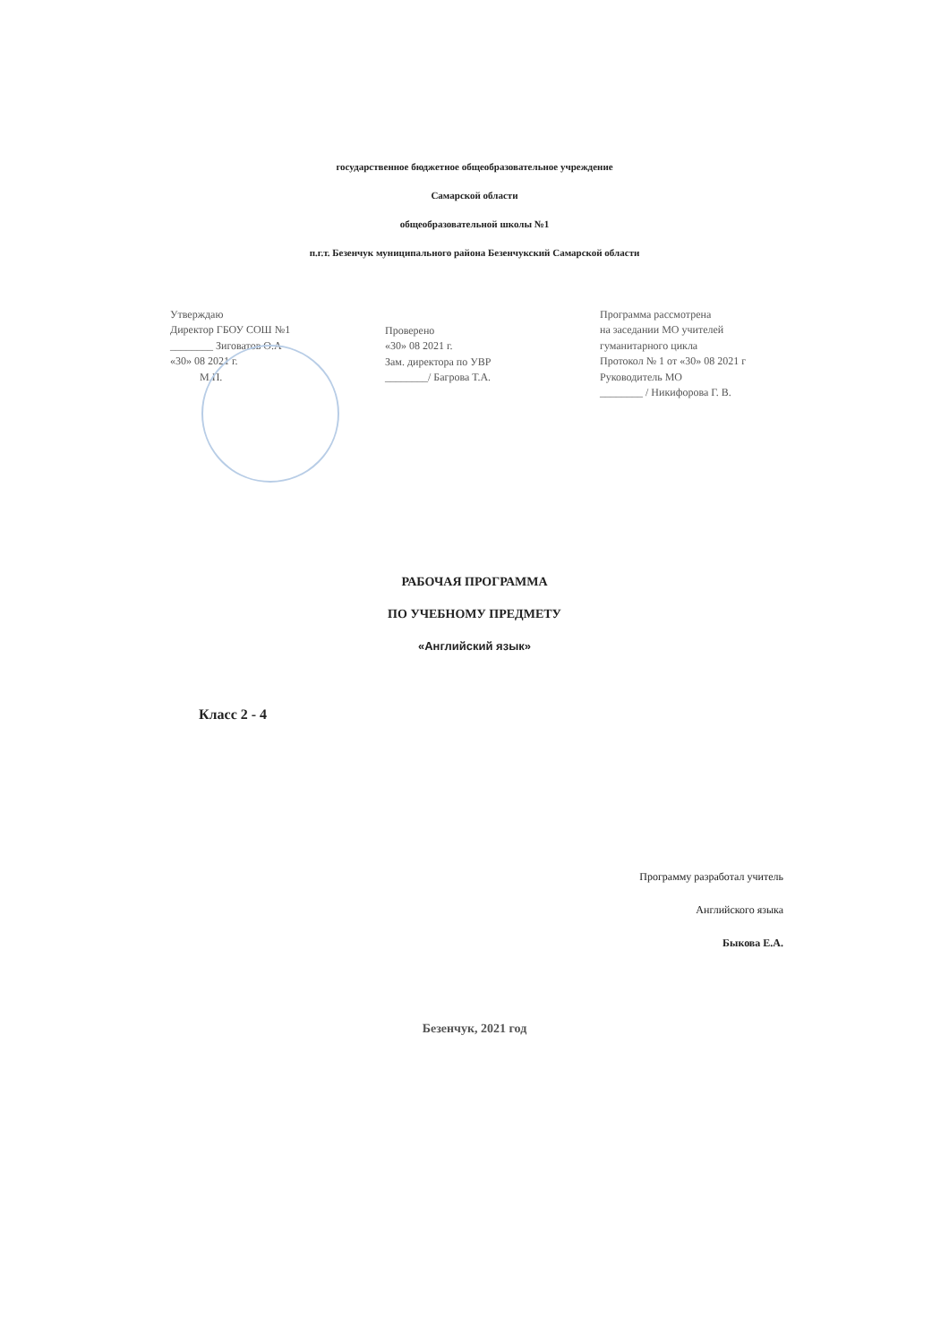государственное бюджетное общеобразовательное учреждение
Самарской области
общеобразовательной школы №1
п.г.т. Безенчук муниципального района Безенчукский Самарской области
Утверждаю
Директор ГБОУ СОШ №1
________ Зиговатов О.А
«30» 08 2021 г.
М.П.
Проверено
«30» 08 2021 г.
Зам. директора по УВР
________/ Багрова Т.А.
Программа рассмотрена
на заседании МО учителей
гуманитарного цикла
Протокол № 1 от «30» 08 2021 г
Руководитель МО
________ / Никифорова Г. В.
РАБОЧАЯ ПРОГРАММА
ПО УЧЕБНОМУ ПРЕДМЕТУ
«Английский язык»
Класс 2 - 4
Программу разработал учитель
Английского языка
Быкова Е.А.
Безенчук, 2021 год